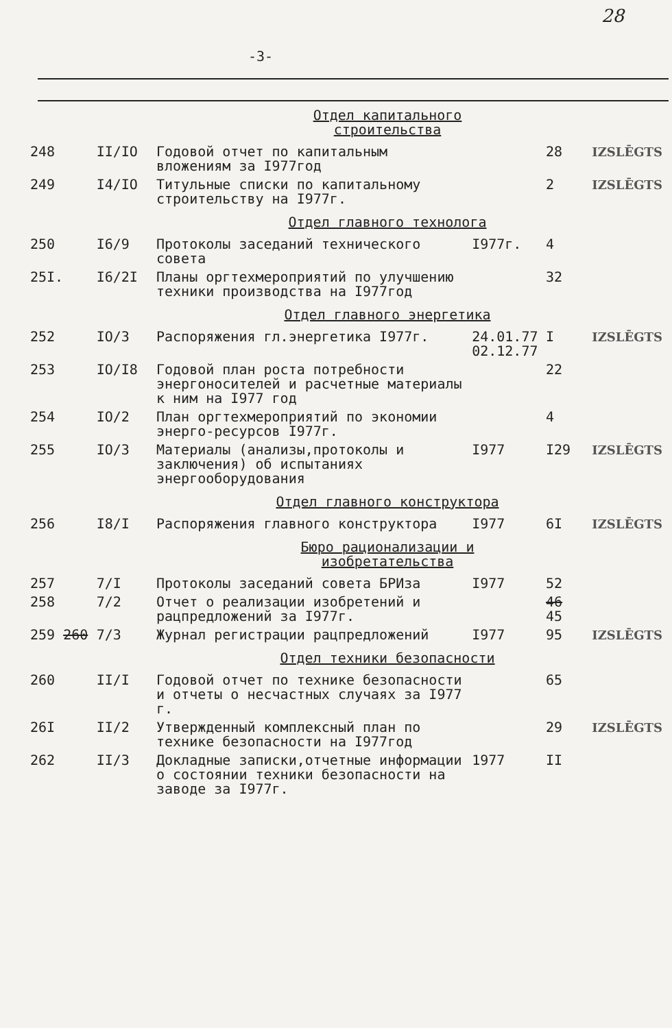28
-3-
| Отдел капитального строительства | | | | | |
| 248 | II/IO | Годовой отчет по капитальным вложениям за I977год | | 28 | IZSLĒGTS |
| 249 | I4/IO | Титульные списки по капитальному строительству на I977г. | | 2 | IZSLĒGTS |
| Отдел главного технолога | | | | | |
| 250 | I6/9 | Протоколы заседаний технического совета | I977г. | 4 | |
| 25I. | I6/2I | Планы оргтехмероприятий по улучшению техники производства на I977год | | 32 | |
| Отдел главного энергетика | | | | | |
| 252 | IO/3 | Распоряжения гл.энергетика I977г. | 24.01.77 02.12.77 | I | IZSLĒGTS |
| 253 | IO/I8 | Годовой план роста потребности энергоносителей и расчетные материалы к ним на I977 год | | 22 | |
| 254 | IO/2 | План оргтехмероприятий по экономии энерго-ресурсов I977г. | | 4 | |
| 255 | IO/3 | Материалы (анализы,протоколы и заключения) об испытаниях энергооборудования | I977 | I29 | IZSLĒGTS |
| Отдел главного конструктора | | | | | |
| 256 | I8/I | Распоряжения главного конструктора | I977 | 6I | IZSLĒGTS |
| Бюро рационализации и изобретательства | | | | | |
| 257 | 7/I | Протоколы заседаний совета БРИза | I977 | 52 | |
| 258 | 7/2 | Отчет о реализации изобретений и рацпредложений за I977г. | | 46 45 | |
| 259 260 | 7/3 | Журнал регистрации рацпредложений | I977 | 95 | IZSLĒGTS |
| Отдел техники безопасности | | | | | |
| 260 | II/I | Годовой отчет по технике безопасности и отчеты о несчастных случаях за I977 г. | | 65 | |
| 26I | II/2 | Утвержденный комплексный план по технике безопасности на I977год | | 29 | IZSLĒGTS |
| 262 | II/3 | Докладные записки,отчетные информации о состоянии техники безопасности на заводе за I977г. | 1977 | II | |